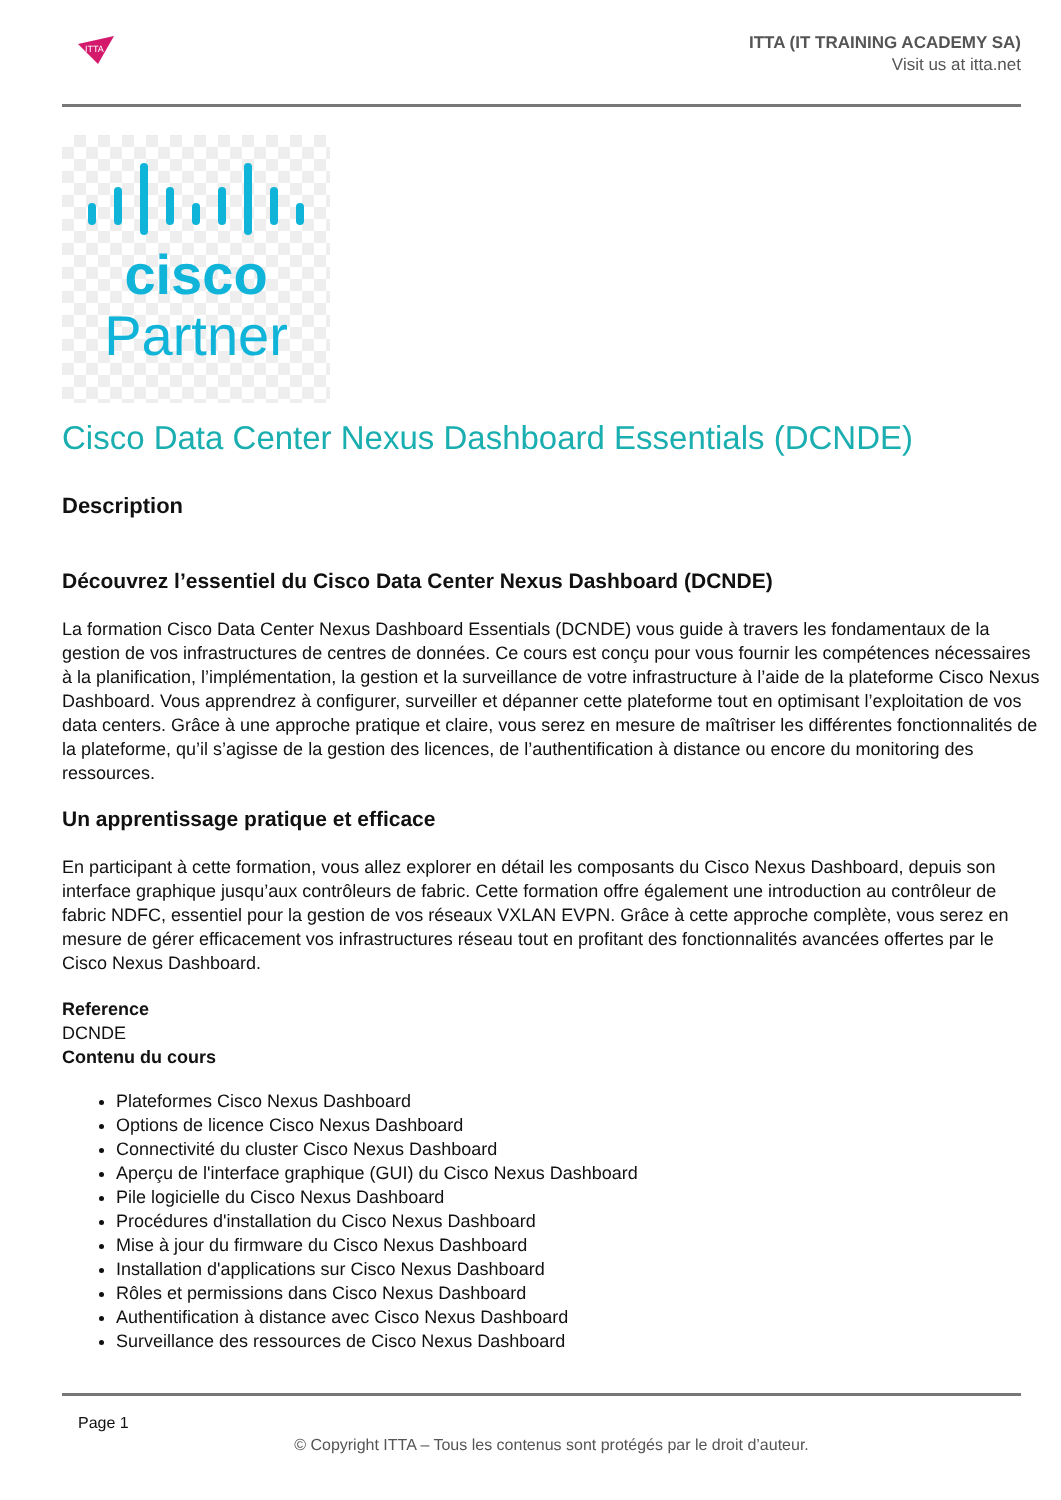ITTA
ITTA (IT TRAINING ACADEMY SA)
Visit us at itta.net
cisco
Partner
Cisco Data Center Nexus Dashboard Essentials (DCNDE)
Description
Découvrez l’essentiel du Cisco Data Center Nexus Dashboard (DCNDE)
La formation Cisco Data Center Nexus Dashboard Essentials (DCNDE) vous guide à travers les fondamentaux de la gestion de vos infrastructures de centres de données. Ce cours est conçu pour vous fournir les compétences nécessaires à la planification, l’implémentation, la gestion et la surveillance de votre infrastructure à l’aide de la plateforme Cisco Nexus Dashboard. Vous apprendrez à configurer, surveiller et dépanner cette plateforme tout en optimisant l’exploitation de vos data centers. Grâce à une approche pratique et claire, vous serez en mesure de maîtriser les différentes fonctionnalités de la plateforme, qu’il s’agisse de la gestion des licences, de l’authentification à distance ou encore du monitoring des ressources.
Un apprentissage pratique et efficace
En participant à cette formation, vous allez explorer en détail les composants du Cisco Nexus Dashboard, depuis son interface graphique jusqu’aux contrôleurs de fabric. Cette formation offre également une introduction au contrôleur de fabric NDFC, essentiel pour la gestion de vos réseaux VXLAN EVPN. Grâce à cette approche complète, vous serez en mesure de gérer efficacement vos infrastructures réseau tout en profitant des fonctionnalités avancées offertes par le Cisco Nexus Dashboard.
Reference
DCNDE
Contenu du cours
Plateformes Cisco Nexus Dashboard
Options de licence Cisco Nexus Dashboard
Connectivité du cluster Cisco Nexus Dashboard
Aperçu de l'interface graphique (GUI) du Cisco Nexus Dashboard
Pile logicielle du Cisco Nexus Dashboard
Procédures d'installation du Cisco Nexus Dashboard
Mise à jour du firmware du Cisco Nexus Dashboard
Installation d'applications sur Cisco Nexus Dashboard
Rôles et permissions dans Cisco Nexus Dashboard
Authentification à distance avec Cisco Nexus Dashboard
Surveillance des ressources de Cisco Nexus Dashboard
Page 1
© Copyright ITTA – Tous les contenus sont protégés par le droit d’auteur.